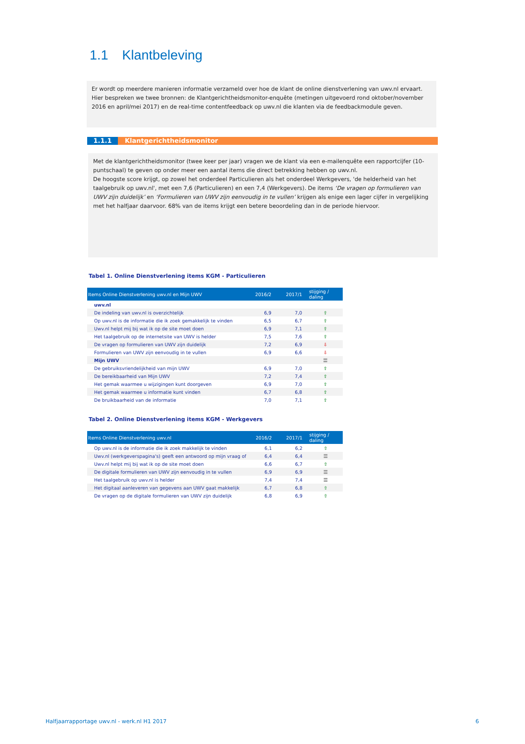1.1 Klantbeleving
Er wordt op meerdere manieren informatie verzameld over hoe de klant de online dienstverlening van uwv.nl ervaart. Hier bespreken we twee bronnen: de Klantgerichtheidsmonitor-enquête (metingen uitgevoerd rond oktober/november 2016 en april/mei 2017) en de real-time contentfeedback op uwv.nl die klanten via de feedbackmodule geven.
1.1.1 Klantgerichtheidsmonitor
Met de klantgerichtheidsmonitor (twee keer per jaar) vragen we de klant via een e-mailenquête een rapportcijfer (10-puntschaal) te geven op onder meer een aantal items die direct betrekking hebben op uwv.nl.
De hoogste score krijgt, op zowel het onderdeel Particulieren als het onderdeel Werkgevers, 'de helderheid van het taalgebruik op uwv.nl', met een 7,6 (Particulieren) en een 7,4 (Werkgevers). De items ‘De vragen op formulieren van UWV zijn duidelijk’ en ‘Formulieren van UWV zijn eenvoudig in te vullen’ krijgen als enige een lager cijfer in vergelijking met het halfjaar daarvoor. 68% van de items krijgt een betere beoordeling dan in de periode hiervoor.
Tabel 1. Online Dienstverlening items KGM - Particulieren
| Items Online Dienstverlening uwv.nl en Mijn UWV | 2016/2 | 2017/1 | stijging / daling |
| --- | --- | --- | --- |
| uwv.nl | | | |
| De indeling van uwv.nl is overzichtelijk | 6,9 | 7,0 | ⇧ |
| Op uwv.nl is de informatie die ik zoek gemakkelijk te vinden | 6,5 | 6,7 | ⇧ |
| Uwv.nl helpt mij bij wat ik op de site moet doen | 6,9 | 7,1 | ⇧ |
| Het taalgebruik op de internetsite van UWV is helder | 7,5 | 7,6 | ⇧ |
| De vragen op formulieren van UWV zijn duidelijk | 7,2 | 6,9 | ⇩ |
| Formulieren van UWV zijn eenvoudig in te vullen | 6,9 | 6,6 | ⇩ |
| Mijn UWV | | | 〓 |
| De gebruiksvriendelijkheid van mijn UWV | 6,9 | 7,0 | ⇧ |
| De bereikbaarheid van Mijn UWV | 7,2 | 7,4 | ⇧ |
| Het gemak waarmee u wijzigingen kunt doorgeven | 6,9 | 7,0 | ⇧ |
| Het gemak waarmee u informatie kunt vinden | 6,7 | 6,8 | ⇧ |
| De bruikbaarheid van de informatie | 7,0 | 7,1 | ⇧ |
Tabel 2. Online Dienstverlening items KGM - Werkgevers
| Items Online Dienstverlening uwv.nl | 2016/2 | 2017/1 | stijging / daling |
| --- | --- | --- | --- |
| Op uwv.nl is de informatie die ik zoek makkelijk te vinden | 6,1 | 6,2 | ⇧ |
| Uwv.nl (werkgeverspagina's) geeft een antwoord op mijn vraag of | 6,4 | 6,4 | 〓 |
| Uwv.nl helpt mij bij wat ik op de site moet doen | 6,6 | 6,7 | ⇧ |
| De digitale formulieren van UWV zijn eenvoudig in te vullen | 6,9 | 6,9 | 〓 |
| Het taalgebruik op uwv.nl is helder | 7,4 | 7,4 | 〓 |
| Het digitaal aanleveren van gegevens aan UWV gaat makkelijk | 6,7 | 6,8 | ⇧ |
| De vragen op de digitale formulieren van UWV zijn duidelijk | 6,8 | 6,9 | ⇧ |
Halfjaarrapportage uwv.nl - werk.nl H1 2017
6